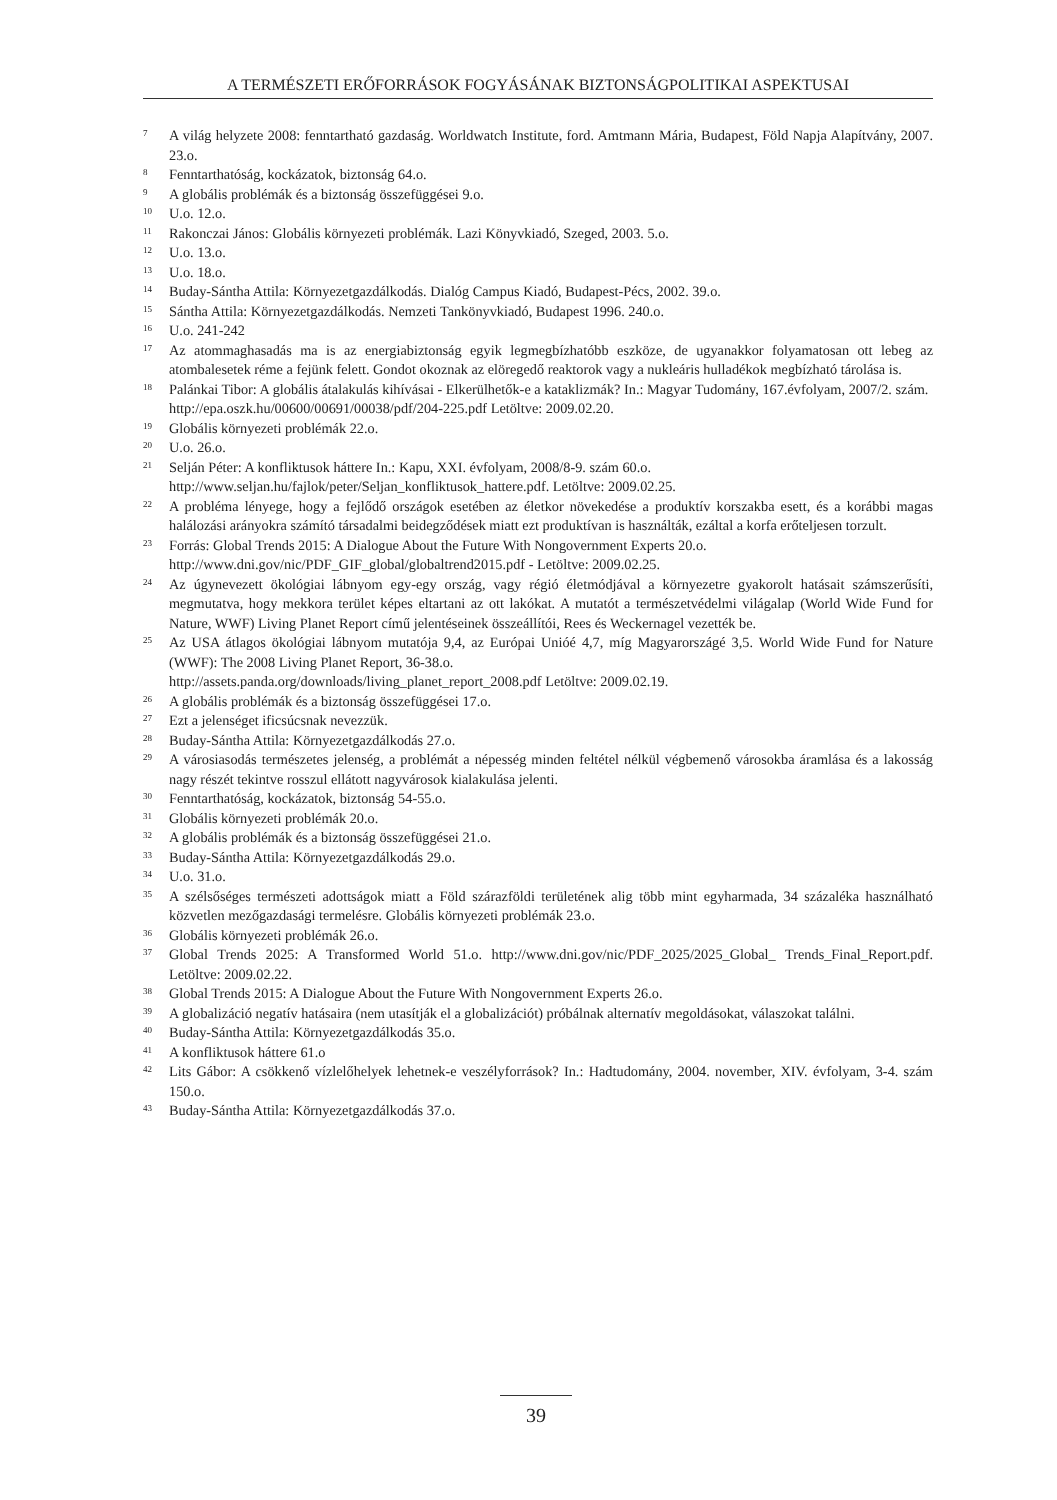A TERMÉSZETI ERŐFORRÁSOK FOGYÁSÁNAK BIZTONSÁGPOLITIKAI ASPEKTUSAI
<sup>7</sup>
A világ helyzete 2008: fenntartható gazdaság. Worldwatch Institute, ford. Amtmann Mária, Budapest, Föld Napja Alapítvány, 2007. 23.o.
<sup>8</sup>
Fenntarthatóság, kockázatok, biztonság 64.o.
<sup>9</sup>
A globális problémák és a biztonság összefüggései 9.o.
<sup>10</sup>
U.o. 12.o.
<sup>11</sup>
Rakonczai János: Globális környezeti problémák. Lazi Könyvkiadó, Szeged, 2003. 5.o.
<sup>12</sup>
U.o. 13.o.
<sup>13</sup>
U.o. 18.o.
<sup>14</sup>
Buday-Sántha Attila: Környezetgazdálkodás. Dialóg Campus Kiadó, Budapest-Pécs, 2002. 39.o.
<sup>15</sup>
Sántha Attila: Környezetgazdálkodás. Nemzeti Tankönyvkiadó, Budapest 1996. 240.o.
<sup>16</sup>
U.o. 241-242
<sup>17</sup>
Az atommaghasadás ma is az energiabiztonság egyik legmegbízhatóbb eszköze, de ugyanakkor folyamatosan ott lebeg az atombalesetek réme a fejünk felett. Gondot okoznak az elöregedő reaktorok vagy a nukleáris hulladékok megbízható tárolása is.
<sup>18</sup>
Palánkai Tibor: A globális átalakulás kihívásai - Elkerülhetők-e a kataklizmák? In.: Magyar Tudomány, 167.évfolyam, 2007/2. szám.
http://epa.oszk.hu/00600/00691/00038/pdf/204-225.pdf Letöltve: 2009.02.20.
<sup>19</sup>
Globális környezeti problémák 22.o.
<sup>20</sup>
U.o. 26.o.
<sup>21</sup>
Selján Péter: A konfliktusok háttere In.: Kapu, XXI. évfolyam, 2008/8-9. szám 60.o.
http://www.seljan.hu/fajlok/peter/Seljan_konfliktusok_hattere.pdf. Letöltve: 2009.02.25.
<sup>22</sup>
A probléma lényege, hogy a fejlődő országok esetében az életkor növekedése a produktív korszakba esett, és a korábbi magas halálozási arányokra számító társadalmi beidegződések miatt ezt produktívan is használták, ezáltal a korfa erőteljesen torzult.
<sup>23</sup>
Forrás: Global Trends 2015: A Dialogue About the Future With Nongovernment Experts 20.o.
http://www.dni.gov/nic/PDF_GIF_global/globaltrend2015.pdf - Letöltve: 2009.02.25.
<sup>24</sup>
Az úgynevezett ökológiai lábnyom egy-egy ország, vagy régió életmódjával a környezetre gyakorolt hatásait számszerűsíti, megmutatva, hogy mekkora terület képes eltartani az ott lakókat. A mutatót a természetvédelmi világalap (World Wide Fund for Nature, WWF) Living Planet Report című jelentéseinek összeállítói, Rees és Weckernagel vezették be.
<sup>25</sup>
Az USA átlagos ökológiai lábnyom mutatója 9,4, az Európai Unióé 4,7, míg Magyarországé 3,5. World Wide Fund for Nature (WWF): The 2008 Living Planet Report, 36-38.o.
http://assets.panda.org/downloads/living_planet_report_2008.pdf Letöltve: 2009.02.19.
<sup>26</sup>
A globális problémák és a biztonság összefüggései 17.o.
<sup>27</sup>
Ezt a jelenséget ificsúcsnak nevezzük.
<sup>28</sup>
Buday-Sántha Attila: Környezetgazdálkodás 27.o.
<sup>29</sup>
A városiasodás természetes jelenség, a problémát a népesség minden feltétel nélkül végbemenő városokba áramlása és a lakosság nagy részét tekintve rosszul ellátott nagyvárosok kialakulása jelenti.
<sup>30</sup>
Fenntarthatóság, kockázatok, biztonság 54-55.o.
<sup>31</sup>
Globális környezeti problémák 20.o.
<sup>32</sup>
A globális problémák és a biztonság összefüggései 21.o.
<sup>33</sup>
Buday-Sántha Attila: Környezetgazdálkodás 29.o.
<sup>34</sup>
U.o. 31.o.
<sup>35</sup>
A szélsőséges természeti adottságok miatt a Föld szárazföldi területének alig több mint egyharmada, 34 százaléka használható közvetlen mezőgazdasági termelésre. Globális környezeti problémák 23.o.
<sup>36</sup>
Globális környezeti problémák 26.o.
<sup>37</sup>
Global Trends 2025: A Transformed World 51.o. http://www.dni.gov/nic/PDF_2025/2025_Global_ Trends_Final_Report.pdf. Letöltve: 2009.02.22.
<sup>38</sup>
Global Trends 2015: A Dialogue About the Future With Nongovernment Experts 26.o.
<sup>39</sup>
A globalizáció negatív hatásaira (nem utasítják el a globalizációt) próbálnak alternatív megoldásokat, válaszokat találni.
<sup>40</sup>
Buday-Sántha Attila: Környezetgazdálkodás 35.o.
<sup>41</sup>
A konfliktusok háttere 61.o
<sup>42</sup>
Lits Gábor: A csökkenő vízlelőhelyek lehetnek-e veszélyforrások? In.: Hadtudomány, 2004. november, XIV. évfolyam, 3-4. szám 150.o.
<sup>43</sup>
Buday-Sántha Attila: Környezetgazdálkodás 37.o.
39